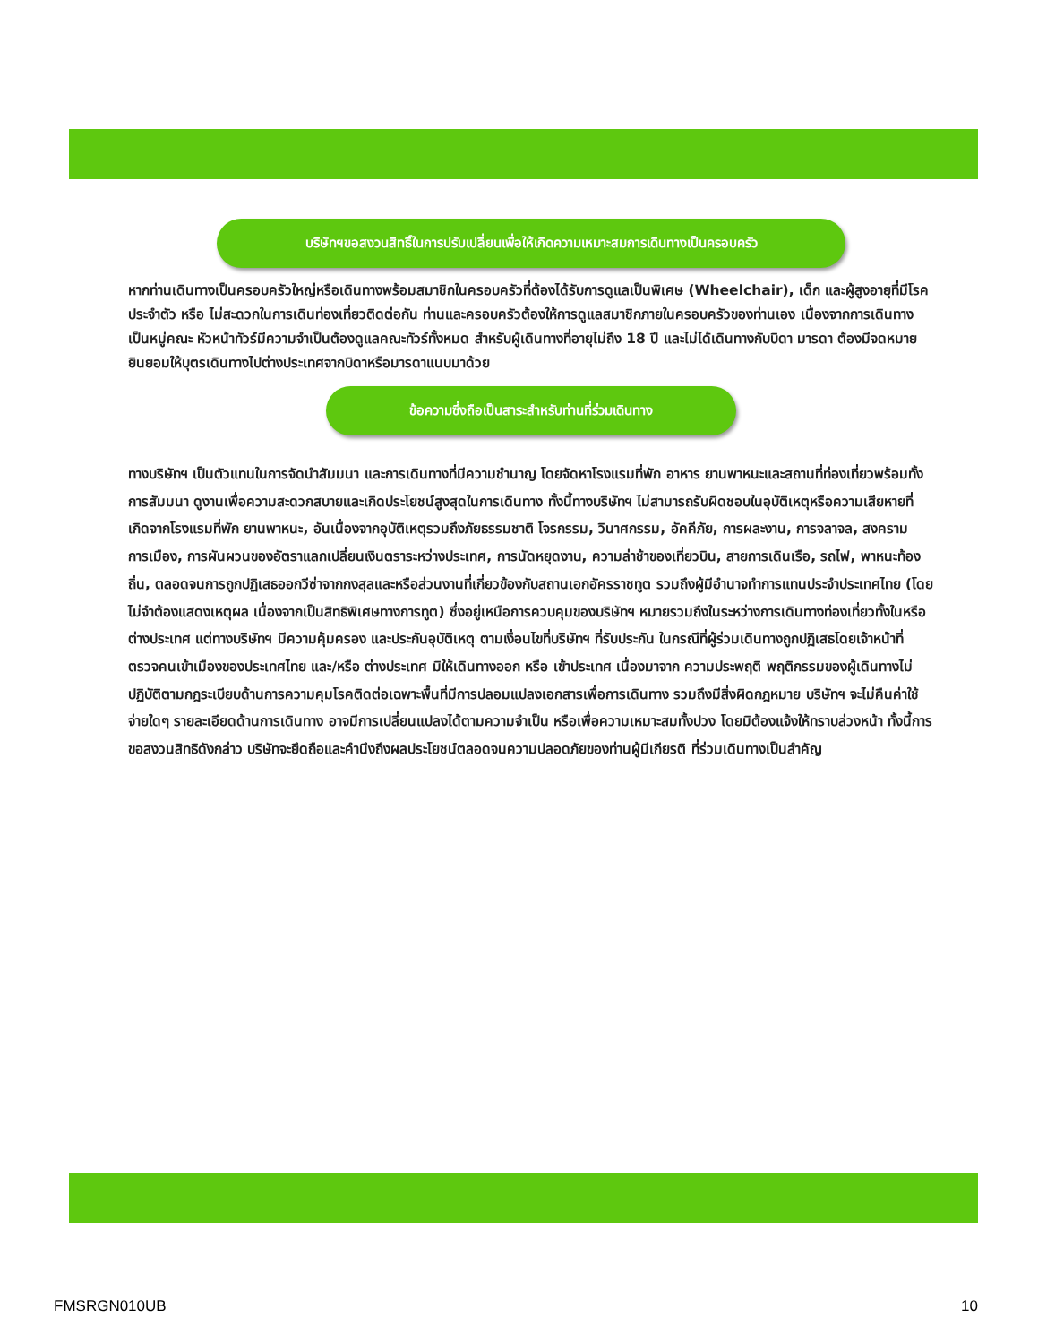บริษัทฯขอสงวนสิทธิ์ในการปรับเปลี่ยนเพื่อให้เกิดความเหมาะสมการเดินทางเป็นครอบครัว
หากท่านเดินทางเป็นครอบครัวใหญ่หรือเดินทางพร้อมสมาชิกในครอบครัวที่ต้องได้รับการดูแลเป็นพิเศษ (Wheelchair), เด็ก และผู้สูงอายุที่มีโรคประจำตัว หรือ ไม่สะดวกในการเดินท่องเที่ยวติดต่อกัน ท่านและครอบครัวต้องให้การดูแลสมาชิกภายในครอบครัวของท่านเอง เนื่องจากการเดินทางเป็นหมู่คณะ หัวหน้าทัวร์มีความจำเป็นต้องดูแลคณะทัวร์ทั้งหมด สำหรับผู้เดินทางที่อายุไม่ถึง 18 ปี และไม่ได้เดินทางกับบิดา มารดา ต้องมีจดหมายยินยอมให้บุตรเดินทางไปต่างประเทศจากบิดาหรือมารดาแนบมาด้วย
ข้อความซึ่งถือเป็นสาระสำหรับท่านที่ร่วมเดินทาง
ทางบริษัทฯ เป็นตัวแทนในการจัดนำสัมมนา และการเดินทางที่มีความชำนาญ โดยจัดหาโรงแรมที่พัก อาหาร ยานพาหนะและสถานที่ท่องเที่ยวพร้อมทั้งการสัมมนา ดูงานเพื่อความสะดวกสบายและเกิดประโยชน์สูงสุดในการเดินทาง ทั้งนี้ทางบริษัทฯ ไม่สามารถรับผิดชอบในอุบัติเหตุหรือความเสียหายที่เกิดจากโรงแรมที่พัก ยานพาหนะ, อันเนื่องจากอุบัติเหตุรวมถึงภัยธรรมชาติ โจรกรรม, วินาศกรรม, อัคคีภัย, การผละงาน, การจลาจล, สงครามการเมือง, การผันผวนของอัตราแลกเปลี่ยนเงินตราระหว่างประเทศ, การนัดหยุดงาน, ความล่าช้าของเที่ยวบิน, สายการเดินเรือ, รถไฟ, พาหนะท้องถิ่น, ตลอดจนการถูกปฏิเสธออกวีซ่าจากกงสุลและหรือส่วนงานที่เกี่ยวข้องกับสถานเอกอัครราชทูต รวมถึงผู้มีอำนาจทำการแทนประจำประเทศไทย (โดยไม่จำต้องแสดงเหตุผล เนื่องจากเป็นสิทธิพิเศษทางการทูต) ซึ่งอยู่เหนือการควบคุมของบริษัทฯ หมายรวมถึงในระหว่างการเดินทางท่องเที่ยวทั้งในหรือต่างประเทศ แต่ทางบริษัทฯ มีความคุ้มครอง และประกันอุบัติเหตุ ตามเงื่อนไขที่บริษัทฯ ที่รับประกัน ในกรณีที่ผู้ร่วมเดินทางถูกปฏิเสธโดยเจ้าหน้าที่ตรวจคนเข้าเมืองของประเทศไทย และ/หรือ ต่างประเทศ มิให้เดินทางออก หรือ เข้าประเทศ เนื่องมาจาก ความประพฤติ พฤติกรรมของผู้เดินทางไม่ปฏิบัติตามกฎระเบียบด้านการความคุมโรคติดต่อเฉพาะพื้นที่มีการปลอมแปลงเอกสารเพื่อการเดินทาง รวมถึงมีสิ่งผิดกฎหมาย บริษัทฯ จะไม่คืนค่าใช้จ่ายใดๆ รายละเอียดด้านการเดินทาง อาจมีการเปลี่ยนแปลงได้ตามความจำเป็น หรือเพื่อความเหมาะสมทั้งปวง โดยมิต้องแจ้งให้ทราบล่วงหน้า ทั้งนี้การขอสงวนสิทธิดังกล่าว บริษัทจะยึดถือและคำนึงถึงผลประโยชน์ตลอดจนความปลอดภัยของท่านผู้มีเกียรติ ที่ร่วมเดินทางเป็นสำคัญ
FMSRGN010UB 10